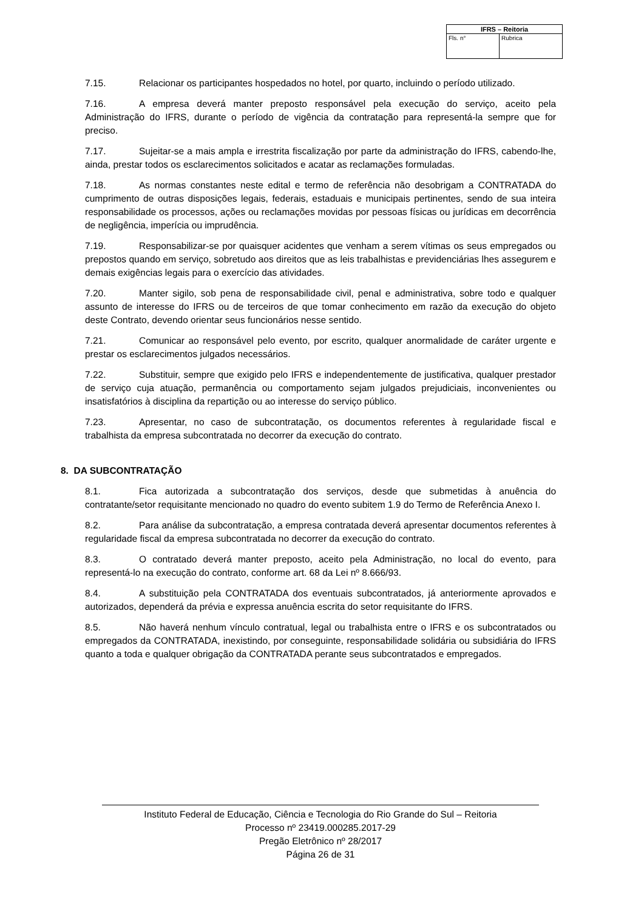| IFRS – Reitoria | |
| --- | --- |
| Fls. n° | Rubrica |
7.15. Relacionar os participantes hospedados no hotel, por quarto, incluindo o período utilizado.
7.16. A empresa deverá manter preposto responsável pela execução do serviço, aceito pela Administração do IFRS, durante o período de vigência da contratação para representá-la sempre que for preciso.
7.17. Sujeitar-se a mais ampla e irrestrita fiscalização por parte da administração do IFRS, cabendo-lhe, ainda, prestar todos os esclarecimentos solicitados e acatar as reclamações formuladas.
7.18. As normas constantes neste edital e termo de referência não desobrigam a CONTRATADA do cumprimento de outras disposições legais, federais, estaduais e municipais pertinentes, sendo de sua inteira responsabilidade os processos, ações ou reclamações movidas por pessoas físicas ou jurídicas em decorrência de negligência, imperícia ou imprudência.
7.19. Responsabilizar-se por quaisquer acidentes que venham a serem vítimas os seus empregados ou prepostos quando em serviço, sobretudo aos direitos que as leis trabalhistas e previdenciárias lhes assegurem e demais exigências legais para o exercício das atividades.
7.20. Manter sigilo, sob pena de responsabilidade civil, penal e administrativa, sobre todo e qualquer assunto de interesse do IFRS ou de terceiros de que tomar conhecimento em razão da execução do objeto deste Contrato, devendo orientar seus funcionários nesse sentido.
7.21. Comunicar ao responsável pelo evento, por escrito, qualquer anormalidade de caráter urgente e prestar os esclarecimentos julgados necessários.
7.22. Substituir, sempre que exigido pelo IFRS e independentemente de justificativa, qualquer prestador de serviço cuja atuação, permanência ou comportamento sejam julgados prejudiciais, inconvenientes ou insatisfatórios à disciplina da repartição ou ao interesse do serviço público.
7.23. Apresentar, no caso de subcontratação, os documentos referentes à regularidade fiscal e trabalhista da empresa subcontratada no decorrer da execução do contrato.
8. DA SUBCONTRATAÇÃO
8.1. Fica autorizada a subcontratação dos serviços, desde que submetidas à anuência do contratante/setor requisitante mencionado no quadro do evento subitem 1.9 do Termo de Referência Anexo I.
8.2. Para análise da subcontratação, a empresa contratada deverá apresentar documentos referentes à regularidade fiscal da empresa subcontratada no decorrer da execução do contrato.
8.3. O contratado deverá manter preposto, aceito pela Administração, no local do evento, para representá-lo na execução do contrato, conforme art. 68 da Lei nº 8.666/93.
8.4. A substituição pela CONTRATADA dos eventuais subcontratados, já anteriormente aprovados e autorizados, dependerá da prévia e expressa anuência escrita do setor requisitante do IFRS.
8.5. Não haverá nenhum vínculo contratual, legal ou trabalhista entre o IFRS e os subcontratados ou empregados da CONTRATADA, inexistindo, por conseguinte, responsabilidade solidária ou subsidiária do IFRS quanto a toda e qualquer obrigação da CONTRATADA perante seus subcontratados e empregados.
Instituto Federal de Educação, Ciência e Tecnologia do Rio Grande do Sul – Reitoria
Processo nº 23419.000285.2017-29
Pregão Eletrônico nº 28/2017
Página 26 de 31